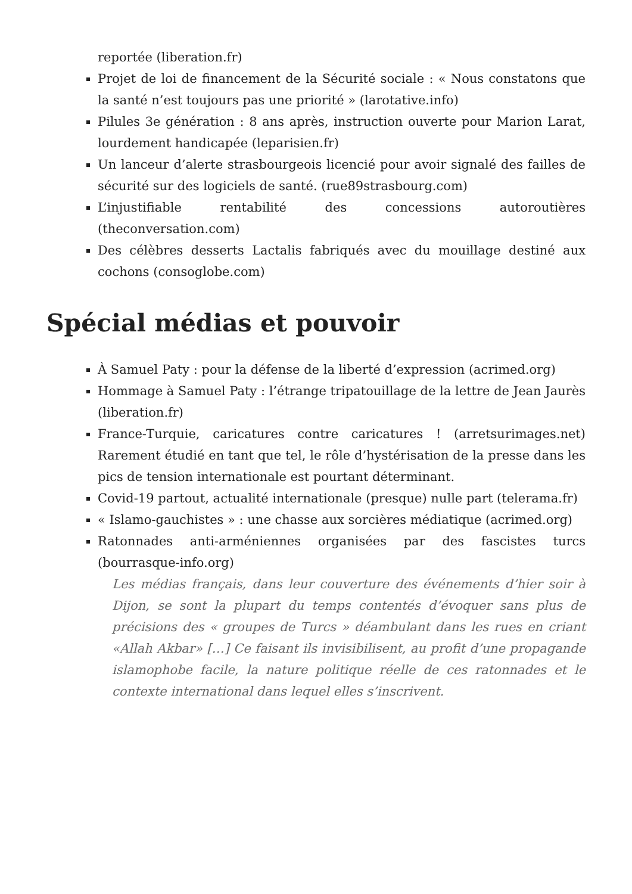reportée (liberation.fr)
Projet de loi de financement de la Sécurité sociale : « Nous constatons que la santé n’est toujours pas une priorité » (larotative.info)
Pilules 3e génération : 8 ans après, instruction ouverte pour Marion Larat, lourdement handicapée (leparisien.fr)
Un lanceur d’alerte strasbourgeois licencié pour avoir signalé des failles de sécurité sur des logiciels de santé. (rue89strasbourg.com)
L’injustifiable rentabilité des concessions autoroutières (theconversation.com)
Des célèbres desserts Lactalis fabriqués avec du mouillage destiné aux cochons (consoglobe.com)
Spécial médias et pouvoir
À Samuel Paty : pour la défense de la liberté d’expression (acrimed.org)
Hommage à Samuel Paty : l’étrange tripatouillage de la lettre de Jean Jaurès (liberation.fr)
France-Turquie, caricatures contre caricatures ! (arretsurimages.net) Rarement étudié en tant que tel, le rôle d’hystérisation de la presse dans les pics de tension internationale est pourtant déterminant.
Covid-19 partout, actualité internationale (presque) nulle part (telerama.fr)
« Islamo-gauchistes » : une chasse aux sorcières médiatique (acrimed.org)
Ratonnades anti-arméniennes organisées par des fascistes turcs (bourrasque-info.org)
Les médias français, dans leur couverture des événements d’hier soir à Dijon, se sont la plupart du temps contentés d’évoquer sans plus de précisions des « groupes de Turcs » déambulant dans les rues en criant «Allah Akbar» […] Ce faisant ils invisibilisent, au profit d’une propagande islamophobe facile, la nature politique réelle de ces ratonnades et le contexte international dans lequel elles s’inscrivent.